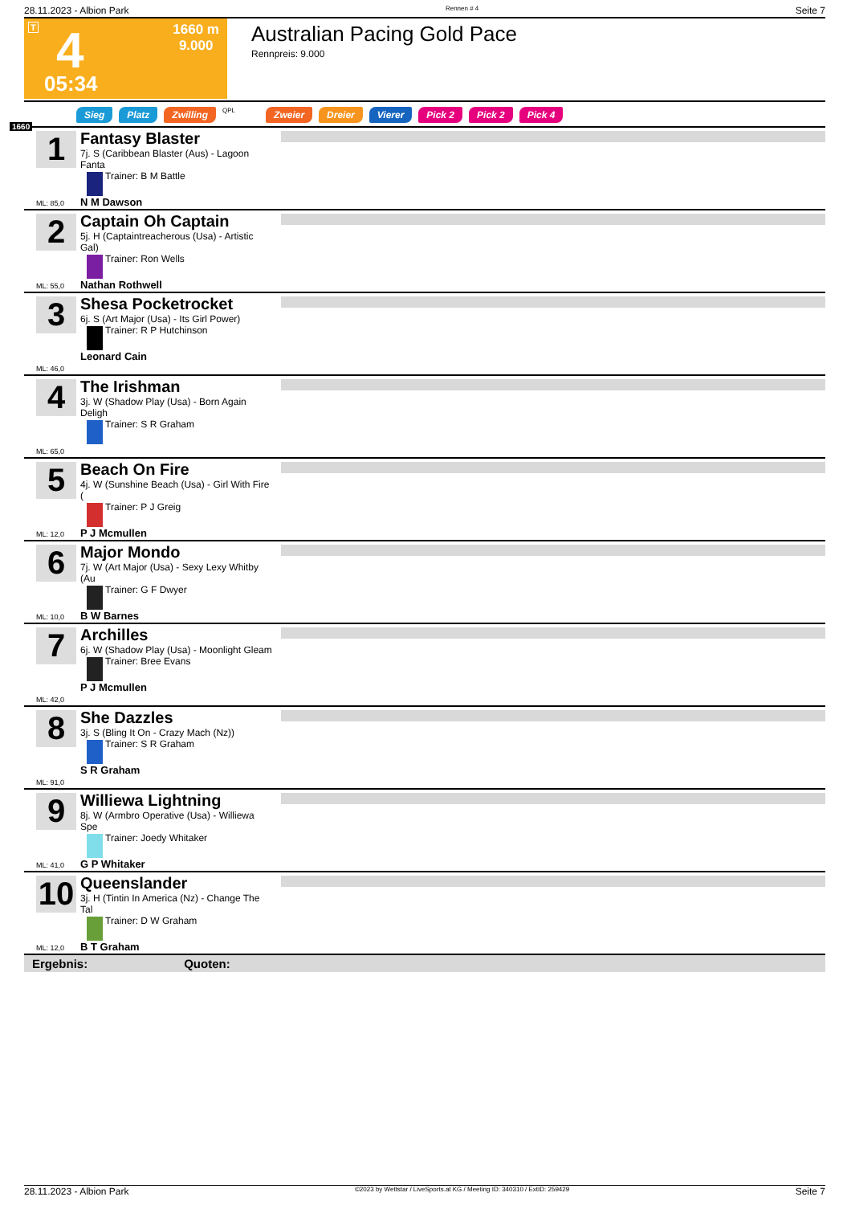28.11.2023 - Albion Park Rennen # 4 Seite 7
T 4
05:34
1660 m
9.000
Australian Pacing Gold Pace
Rennpreis: 9.000
Sieg Platz Zwilling QPL Zweier Dreier Vierer Pick 2 Pick 2 Pick 4
1660
1
Fantasy Blaster
7j. S (Caribbean Blaster (Aus) - Lagoon Fanta
Trainer: B M Battle
N M Dawson
ML: 85,0
2
Captain Oh Captain
5j. H (Captaintreacherous (Usa) - Artistic Gal)
Trainer: Ron Wells
Nathan Rothwell
ML: 55,0
3
Shesa Pocketrocket
6j. S (Art Major (Usa) - Its Girl Power)
Trainer: R P Hutchinson
Leonard Cain
ML: 46,0
4
The Irishman
3j. W (Shadow Play (Usa) - Born Again Deligh
Trainer: S R Graham
ML: 65,0
5
Beach On Fire
4j. W (Sunshine Beach (Usa) - Girl With Fire (
Trainer: P J Greig
P J Mcmullen
ML: 12,0
6
Major Mondo
7j. W (Art Major (Usa) - Sexy Lexy Whitby (Au
Trainer: G F Dwyer
B W Barnes
ML: 10,0
7
Archilles
6j. W (Shadow Play (Usa) - Moonlight Gleam
Trainer: Bree Evans
P J Mcmullen
ML: 42,0
8
She Dazzles
3j. S (Bling It On - Crazy Mach (Nz))
Trainer: S R Graham
S R Graham
ML: 91,0
9
Williewa Lightning
8j. W (Armbro Operative (Usa) - Williewa Spe
Trainer: Joedy Whitaker
G P Whitaker
ML: 41,0
10
Queenslander
3j. H (Tintin In America (Nz) - Change The Tal
Trainer: D W Graham
B T Graham
ML: 12,0
Ergebnis: Quoten:
28.11.2023 - Albion Park ©2023 by Wettstar / LiveSports.at KG / Meeting ID: 340310 / ExtID: 259429 Seite 7